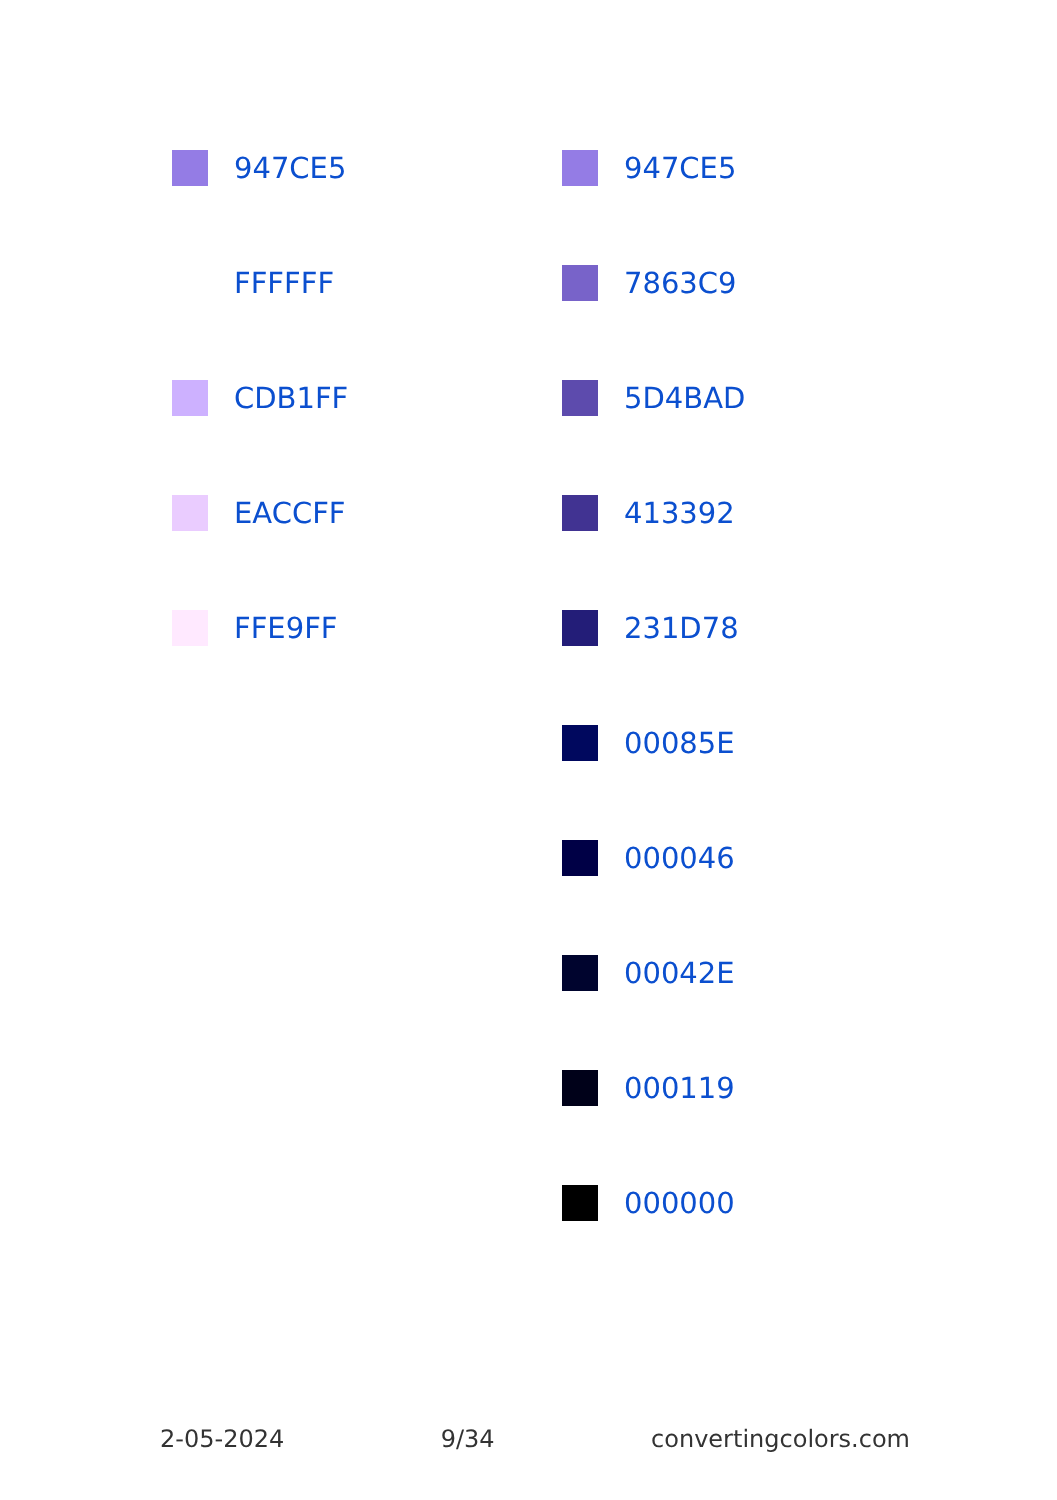947CE5
FFFFFF
CDB1FF
EACCFF
FFE9FF
947CE5
7863C9
5D4BAD
413392
231D78
00085E
000046
00042E
000119
000000
2-05-2024 9/34 convertingcolors.com